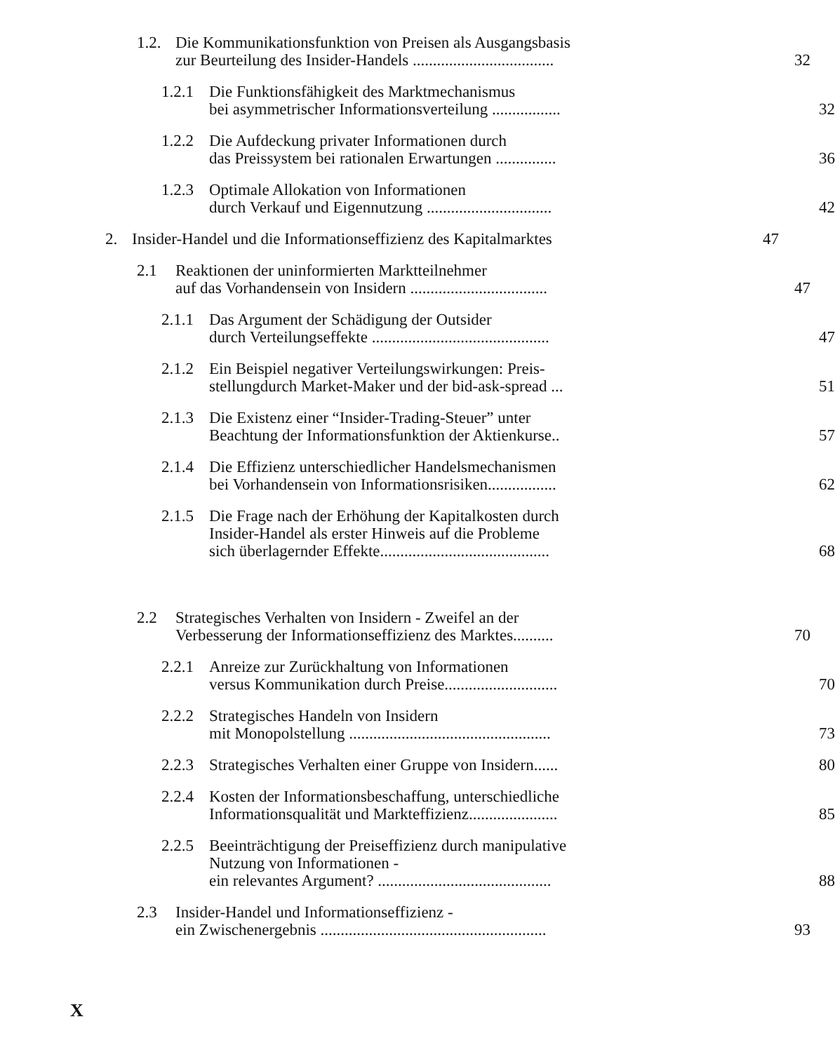1.2. Die Kommunikationsfunktion von Preisen als Ausgangsbasis
zur Beurteilung des Insider-Handels ...................................
32
1.2.1 Die Funktionsfähigkeit des Marktmechanismus
bei asymmetrischer Informationsverteilung .................
32
1.2.2 Die Aufdeckung privater Informationen durch
das Preissystem bei rationalen Erwartungen ...............
36
1.2.3 Optimale Allokation von Informationen
durch Verkauf und Eigennutzung ...............................
42
2. Insider-Handel und die Informationseffizienz des Kapitalmarktes 47
2.1 Reaktionen der uninformierten Marktteilnehmer
auf das Vorhandensein von Insidern ..................................
47
2.1.1 Das Argument der Schädigung der Outsider
durch Verteilungseffekte ............................................
47
2.1.2 Ein Beispiel negativer Verteilungswirkungen: Preis-
stellungdurch Market-Maker und der bid-ask-spread ...
51
2.1.3 Die Existenz einer “Insider-Trading-Steuer” unter
Beachtung der Informationsfunktion der Aktienkurse..
57
2.1.4 Die Effizienz unterschiedlicher Handelsmechanismen
bei Vorhandensein von Informationsrisiken.................
62
2.1.5 Die Frage nach der Erhöhung der Kapitalkosten durch
Insider-Handel als erster Hinweis auf die Probleme
sich überlagernder Effekte..........................................
68
2.2 Strategisches Verhalten von Insidern - Zweifel an der
Verbesserung der Informationseffizienz des Marktes..........
70
2.2.1 Anreize zur Zurückhaltung von Informationen
versus Kommunikation durch Preise............................
70
2.2.2 Strategisches Handeln von Insidern
mit Monopolstellung ..................................................
73
2.2.3 Strategisches Verhalten einer Gruppe von Insidern...... 80
2.2.4 Kosten der Informationsbeschaffung, unterschiedliche
Informationsqualität und Markteffizienz......................
85
2.2.5 Beeinträchtigung der Preiseffizienz durch manipulative
Nutzung von Informationen -
ein relevantes Argument? ...........................................
88
2.3 Insider-Handel und Informationseffizienz -
ein Zwischenergebnis ........................................................
93
X